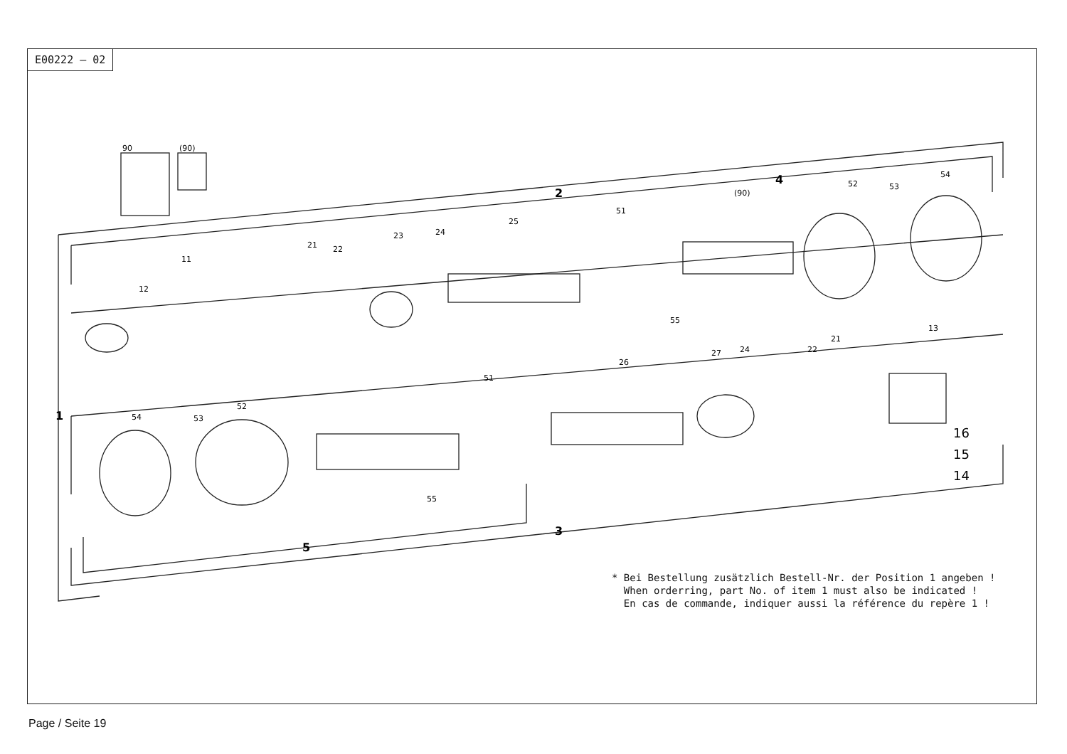E00222 — 02
90
(90)
11
12
21
22
23
24
25
51
(90)
52
53
54
55
13
21
22
27
24
26
51
52
53
54
55
16
15
14
2
4
3
5
1
* Bei Bestellung zusätzlich Bestell-Nr. der Position 1 angeben !
When orderring, part No. of item 1 must also be indicated !
En cas de commande, indiquer aussi la référence du repère 1 !
Page / Seite 19